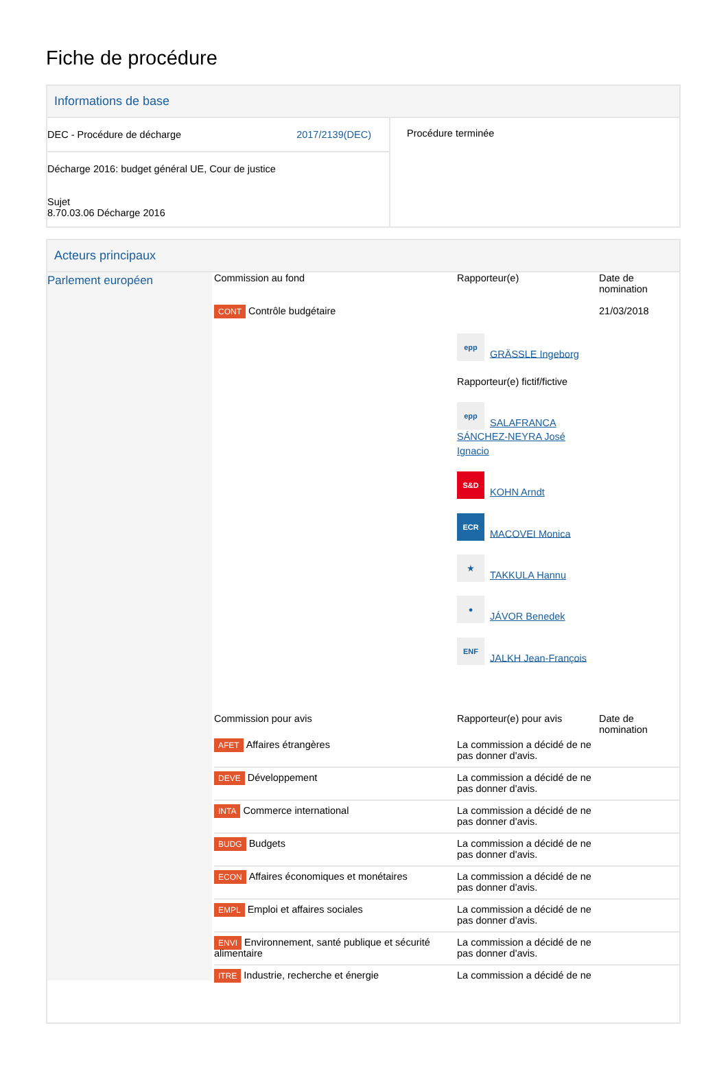Fiche de procédure
Informations de base
| DEC - Procédure de décharge 2017/2139(DEC) Décharge 2016: budget général UE, Cour de justice Sujet 8.70.03.06 Décharge 2016 | Procédure terminée |
Acteurs principaux
| Parlement européen | / Commission au fond / Rapporteur(e) / Date de nomination / / CONT Contrôle budgétaire / epp GRÄSSLE Ingeborg Rapporteur(e) fictif/fictive epp SALAFRANCA SÁNCHEZ-NEYRA José Ignacio S&D KOHN Arndt ECR MACOVEI Monica ★ TAKKULA Hannu ● JÁVOR Benedek ENF JALKH Jean-François / 21/03/2018 / / Commission pour avis / Rapporteur(e) pour avis / Date de nomination / / AFET Affaires étrangères / La commission a décidé de ne pas donner d'avis. / / / DEVE Développement / La commission a décidé de ne pas donner d'avis. / / / INTA Commerce international / La commission a décidé de ne pas donner d'avis. / / / BUDG Budgets / La commission a décidé de ne pas donner d'avis. / / / ECON Affaires économiques et monétaires / La commission a décidé de ne pas donner d'avis. / / / EMPL Emploi et affaires sociales / La commission a décidé de ne pas donner d'avis. / / / ENVI Environnement, santé publique et sécurité alimentaire / La commission a décidé de ne pas donner d'avis. / / / ITRE Industrie, recherche et énergie / La commission a décidé de ne / / |